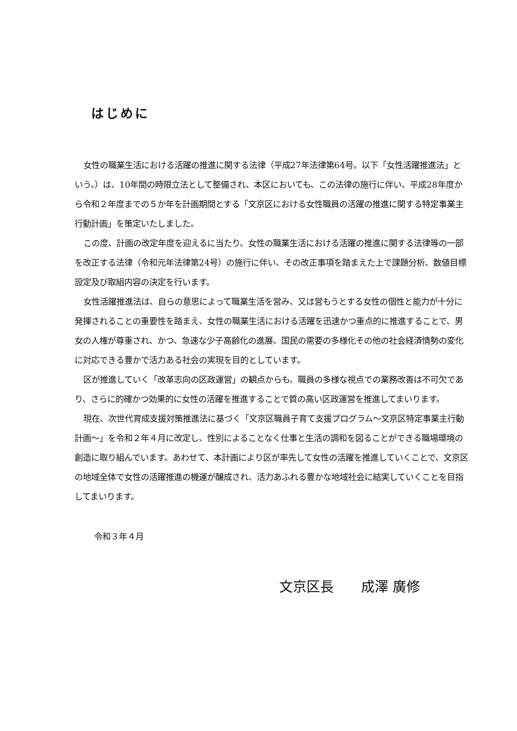はじめに
女性の職業生活における活躍の推進に関する法律（平成27年法律第64号。以下「女性活躍推進法」という。）は、10年間の時限立法として整備され、本区においても、この法律の施行に伴い、平成28年度から令和２年度までの５か年を計画期間とする「文京区における女性職員の活躍の推進に関する特定事業主行動計画」を策定いたしました。
この度、計画の改定年度を迎えるに当たり、女性の職業生活における活躍の推進に関する法律等の一部を改正する法律（令和元年法律第24号）の施行に伴い、その改正事項を踏まえた上で課題分析、数値目標設定及び取組内容の決定を行います。
女性活躍推進法は、自らの意思によって職業生活を営み、又は営もうとする女性の個性と能力が十分に発揮されることの重要性を踏まえ、女性の職業生活における活躍を迅速かつ重点的に推進することで、男女の人権が尊重され、かつ、急速な少子高齢化の進展、国民の需要の多様化その他の社会経済情勢の変化に対応できる豊かで活力ある社会の実現を目的としています。
区が推進していく「改革志向の区政運営」の観点からも、職員の多様な視点での業務改善は不可欠であり、さらに的確かつ効果的に女性の活躍を推進することで質の高い区政運営を推進してまいります。
現在、次世代育成支援対策推進法に基づく「文京区職員子育て支援プログラム～文京区特定事業主行動計画～」を令和２年４月に改定し、性別によることなく仕事と生活の調和を図ることができる職場環境の創造に取り組んでいます。あわせて、本計画により区が率先して女性の活躍を推進していくことで、文京区の地域全体で女性の活躍推進の機運が醸成され、活力あふれる豊かな地域社会に結実していくことを目指してまいります。
令和３年４月
文京区長　　成澤 廣修